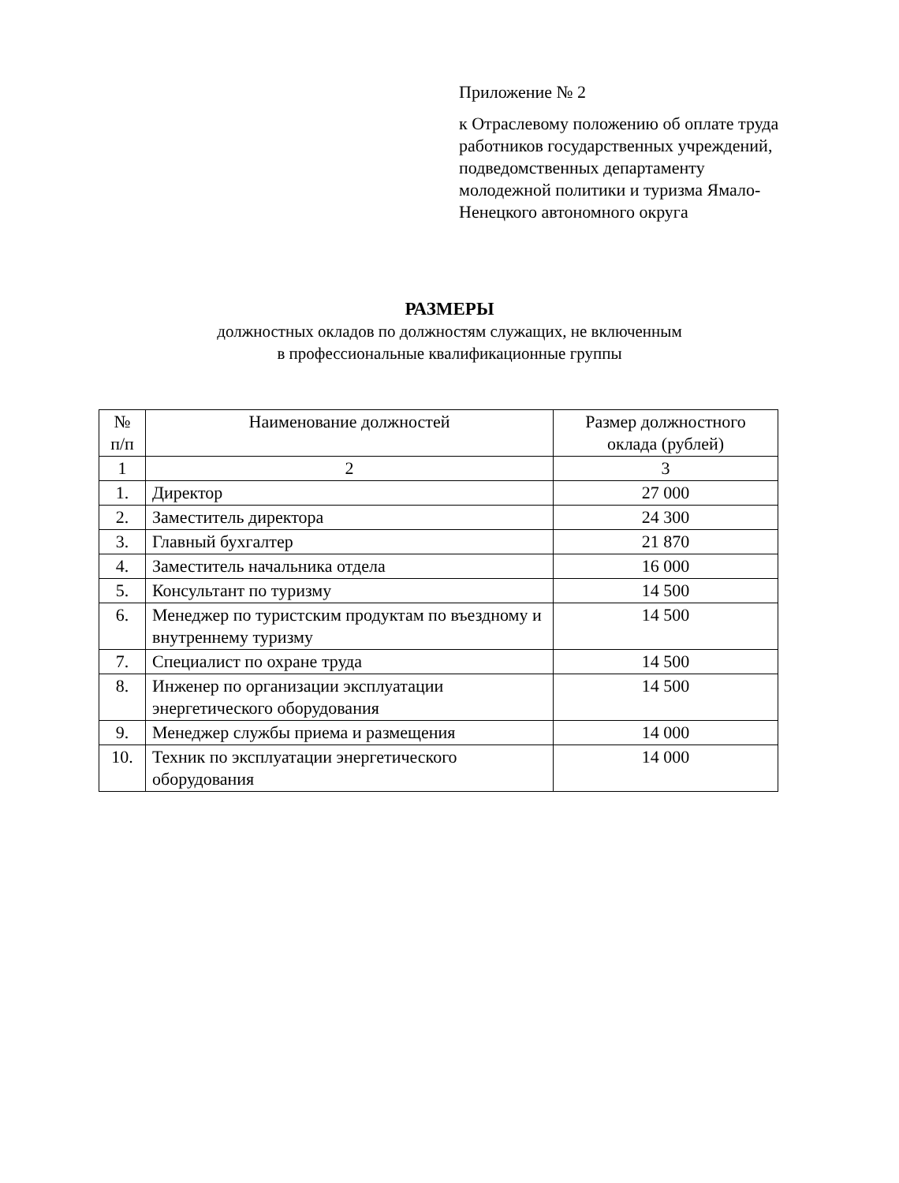Приложение № 2
к Отраслевому положению об оплате труда работников государственных учреждений, подведомственных департаменту молодежной политики и туризма Ямало-Ненецкого автономного округа
РАЗМЕРЫ
должностных окладов по должностям служащих, не включенным
в профессиональные квалификационные группы
| № п/п | Наименование должностей | Размер должностного оклада (рублей) |
| --- | --- | --- |
| 1 | 2 | 3 |
| 1. | Директор | 27 000 |
| 2. | Заместитель директора | 24 300 |
| 3. | Главный бухгалтер | 21 870 |
| 4. | Заместитель начальника отдела | 16 000 |
| 5. | Консультант по туризму | 14 500 |
| 6. | Менеджер по туристским продуктам по въездному и внутреннему туризму | 14 500 |
| 7. | Специалист по охране труда | 14 500 |
| 8. | Инженер по организации эксплуатации энергетического оборудования | 14 500 |
| 9. | Менеджер службы приема и размещения | 14 000 |
| 10. | Техник по эксплуатации энергетического оборудования | 14 000 |